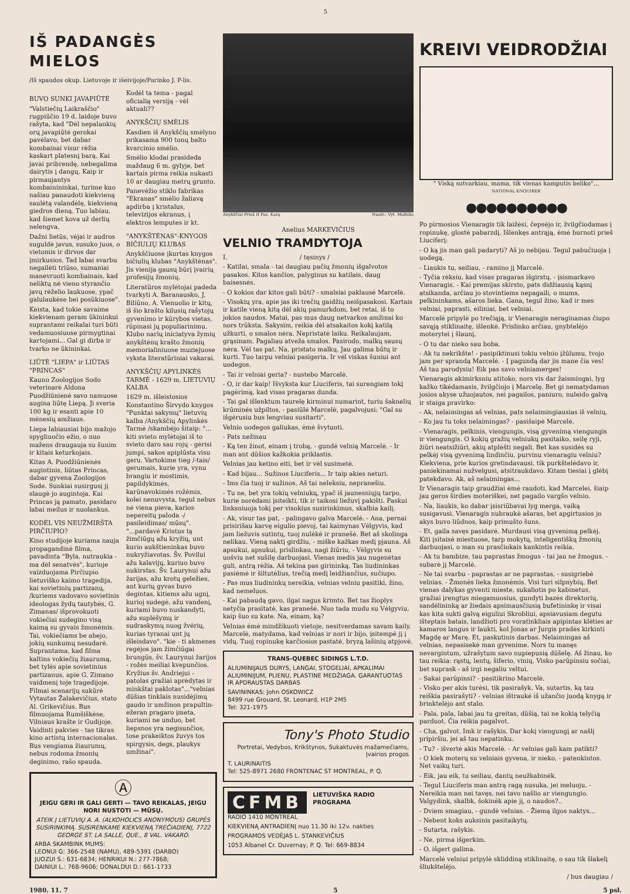5
IŠ PADANGĖS MIELOS
/Iš spaudos okup. Lietuvoje ir išeivijoje/Parinko J. P-lis.
BUVO SUNKI JAVAPIŪTĖ
"Valstiečių Laikraščio" rugpiūčio 19 d. laidoje buvo rašyta, kad "Dėl nepalankių orų javapiūtė gerokai pavėlavo, bet dabar kombainai visur rėžia kaskart platesnį barą. Kai javai pribrendę, nebegalima dairytis į dangų. Kaip ir pirmaujantys kombainininkai, turime kuo našiau panaudoti kiekvieną saulėtą valandėlę, kiekvieną giedros dieną. Tuo labiau, kad šiemet kova už derlių nelengva.
Dažni lietūs, vėjai ir audros suguldė javus, susuko juos, o vietomis ir dirvos dar įmirkusios. Tad labai svarbu negailėti triūso, sumaniai manevruoti kombainais, kad neliktų nė vieno styrančio javų rėželio laukuose, ypač galulaukėse bei posūkiuose".
Keista, kad tokie savaime kiekvienam geram ūkininkui suprantami reikalai turi būti vedamuosiuose pirmygtinai kartojami... Gal gi dirba ir tvarko ne ūkininkai.
LIŪTĖ "LIEPA" ir LIŪTAS "PRINCAS"
Kauno Zoologijos Sodo veterinarė Aldona Puodžiūnienė savo namuose augina liūtę Liepą. Ji sveria 100 kg ir esanti apie 10 mėnesių amžiaus.
Liepa labiausiai bijo mažojo spygliuočio ežio, o nuo mažens draugauja su šunim ir kitais keturkojais.
Kitas A. Puodžiūnienės augintinis, liūtas Princas, dabar gyvena Zoologijos Sode. Sunkiai susirgusį jį slaugė jo augintoja. Kai Princas ją pamato, pasidaro labai meilus ir nuolankus.
KODĖL VIS NEUŽMIRŠTA PIRČIUPIO?
Kino studijoje kuriama nauja propagandinė filma, pavadinta "Byla, nutraukia - ma dėl senatvės", kurioje vaizduojama Pirčiupio lietuviško kaimo tragedija, kai sovietinių partizanų, /kuriems vadovavo sovietinis ideologas žydų tautybės, G. Zimanas/ išprovokuoti vokiečiai sudegino visą kaimą su gyvais žmonėmis. Tai, vokiečiams be abejo, jokių sunkumų nesudarė. Suprantama, kad filma kaltins vokiečių žiaurumą, bet tylės apie sovietinius partizanus, apie G. Zimano vaidmenį toje tragedijoje. Filmai scenarijų sukūrė Vytautas Žalakevičius, stato Al. Grikevičius. Bus filmuojama Rumšiškėse, Vilniaus krašte ir Gudijoje. Vaidinti pakvies - tas tikras kino artistų internacionalas. Bus vengiama žiaurumų, nebus rodoma žmonių deginimo, rašo spauda.
Kodėl ta tema - pagal oficialią versiją - vėl aktuali??
ANYKŠČIŲ SMĖLIS
Kasdien iš Anykščių smėlyno prikasama 900 tonų balto kvarcinio smėlio.
Smėlio klodai prasideda maždaug 6 m. gylyje, bet kartais pirma reikia nukasti 10 ar daugiau metrų grunto.
Panevėžio stiklo fabrikas "Ekranas" smėlio žaliavą apdirba į kristalus, televizijos ekranus, į elektros lemputes ir kt.
"ANYKŠTĖNAS"-KNYGOS BIČIULIŲ KLUBAS
Anykščiuose įkurtas knygos bičiulių klubas "Anykštėnas". Jis vienija gausų būrį įvairių profesijų žmonių.
Literatūros mylėtojai padeda tvarkyti A. Baranausko, J. Biliūno, A. Vienuolio ir kitų, iš šio krašto kilusių rašytojų gyvenimo ir kūrybos vietas, rūpinasi jų populiarinimu. Klubo narių iniciatyva žymių anykštėnų krašto žmonių memorialiniuose muziejuose vyksta literatūriniai vakarai.
ANYKŠČIŲ APYLINKĖS TARMĖ - 1629 m. LIETUVIŲ KALBA
1629 m. išleistosios Konstantino Širvydo knygos "Punktai sakymų" lietuvių kalba /Anykščių Apylinkės Tarmė /skambėjo šitaip: "... kiti svieto mylėtojai iš to svieto daro sau rojų - gėrisi jumpi, sakos apiplūsta visu geru. Vartokime tieg /-tais/ gerumais, kurie yra, vynu brangiu ir mostimis, papildykimės, karūnavokimės rožėmis, kolei nenuvysta, tegul nebus nė viena pieva, karios nepereitų paloda -/ pasileidimas/ mūsų". "...pardavė Kristus tą žimčiūgų ažu kryžių, unt kurio aukštieninkas buvo nukryžiavotas. Šv. Povilui ažu kalavijų, kuriuo buvo nukirstas. Šv. Laurynui ažu žarijas, ažu krotų geležies, ant kurių gyvas buvo degintas, kitiems ažu ugnį, kurioj sudegė, ažu vandenį, kuriami buvo nuskandyti, ažu suplėšymų ir sudraskymų nuog žvėrių, kurias tyranai unt jų išleisdavo". "kie - ti akmenes regėjos jam žimčiūgai brungūs, šv. Laurynui žarijos - rožės meiliai kvepunčios. Kryžius šv. Andriejui - patolas gražiai aprėdytas ir minkštai paklotas"..."velnias dūšias tinklais nusidėjimų gaudo ir umžinon prapultin-ežeran pragaro įmeta, kuriami ne unduo, bet liepsnos yra negisunčios, tose prakeiktos žuvys tos spirgysis, degs, plaukys umžinai".
Ⓐ
JEIGU GERI IR GALI GERTI — TAVO REIKALAS, JEIGU NORI NUSTOTI — MŪSŲ.
ATEIK Į LIETUVIŲ A. A. (ALKOHOLICS ANONYMOUS) GRUPĖS SUSIRINKIMĄ. SUSIRENKAME KIEKVIENĄ TREČIADIENĮ, 7722 GEORGE ST. LA SALLE, QUE., 8 VAL. VAKARO.
ARBA SKAMBINK MUMS:
LEONUI G: 366-2548 (NAMU), 489-5391 (DARBO)
JUOZUI S.: 631-6834; HENRIKUI N.: 277-7868;
DAINIUI L.: 768-9606; DONALDUI D.: 661-1733
Anykščiai Prieš II Pas. Karą Nuotr.: Vyt. Maželio
Anelius MARKEVIČIUS
VELNIO TRAMDYTOJA
I. / tęsinys /
- Katilai, smala - tai daugiau pačių žmonių išgalvotos pasakos. Kitos kančios, palyginus su katilais, daug baisesnės.
- O kokios dar kitos gali būti? - smalsiai paklausė Marcelė.
- Visokių yra, apie jas iki trečių gaidžių neišpasakosi. Kartais ir katile vieną kitą dėl akių pamurkdom, bet retai, iš to jokios naudos. Matai, pas mus daug netvarkos amžinai ko nors trūksta. Sakysim, reikia dėl atsakaitos kokį katilą užkurti, o smalos nėra. Nepristatė laiku. Reikalaujam, grąsinam. Pagaliau atveža smalos. Pasirodo, malkų sausų nėra. Vėl tas pat. Na, pristato malkų. Jau galima būtų ir kurti. Tuo tarpu velniai pasigeria. Ir vėl viskas šuniui ant uodegos.
- Tai ir velniai geria? - nustebo Marcelė.
- O, ir dar kaip! Išvyksta kur Liuciferis, tai surengiam tokį pagėrimą, kad visas pragaras dunda.
- Tai gal išlenktum taurelę kirminui numarint, turiu šaknelių krūminės užpiltos, - pasiūlė Marcelė, pagalvojusi: "Gal su išgėrusiu bus lengviau susitarti".
Velnio uodegos galiukas, ėmė švytuoti.
- Pats nežinau
- Ką ten žinot, einam į trobą, - gundė velnią Marcelė. - Ir man ant dūšios kažkokia priklastis.
Velnias jau ketino eiti, bet ir vėl susimetė.
- Kad bijau... Sužinos Liuciferis... Ir taip akies neturi.
- Ims čia tuoj ir sužinos. Aš tai neleksiu, nepranešiu.
- Tu ne, bet yra tokių velniukų, ypač iš jaunesniųjų tarpo, kurie norėdami įsiteikti, tik ir taikosi liežuvį pakišti. Paskui linksniuoja tokį per visokius susirinkimus, skalbia kailį.
- Ak, visur tas pat, - palingavo galva Marcelė. - Ana, pernai prisirišau karvę eigulio pievoj, tai kaimynas Vėlgyvis, kad jam liežuvis sutintų, tuoj nulėkė ir pranešė. Bet aš skolinga nelikau. Vieną naktį girdžiu, - miške kažkas medį pjauna. Aš apsukui, apsukui, prislinkau, nagi žiūriu, - Vėlgyvis su uošviu net sušilę darbuojasi. Vienas medis jau nugenėtas guli, antrą rėžia. Aš tekina pas girininką. Tas liudininkas pasiėmė ir šiltutėlius, trečią medį leidžiančius, sučiupo.
- Pas mus liudininkų nereikia, velnias velniu pasitiki, žino, kad nemeluos.
- Kai pabaudą gavo, ilgai nagus krimto. Bet tas žioplys netyčia prasitatė, kas pranešė. Nuo tada mudu su Vėlgyviu, kaip šuo su kate. Na, einam, ką?
Velnias ėmė mindžikuoti vietoje, nesitverdamas savam kaily. Marcelė, matydama, kad velnias ir nori ir bijo, įsitempė jį į vidų. Tuoj ropinukę karčiosios pastatė, bryzą lašinių atpjovė.
TRANS-QUEBEC SIDINGS L.T.D.
ALIUMINIJAUS DURYS, LANGAI, STOGELIAI, APKALIMAI ALIUMINIJUM, PLIENU, PLASTINE MEDŽIAGA. GARANTUOTAS IR APDRAUSTAS DARBAS
SAVININKAS: John OSKOWICZ
8499 rue Grouard, St. Leonard, H1P 2M5
Tel: 321-1975
Tony's Photo Studio
Portretai, Vedybos, Krikštynos, Sukaktuvės mažamečiams, Įvairios progos
T. LAURINAITIS
Tel: 525-8971 2680 FRONTENAC ST MONTREAL, P. Q.
CFMB LIETUVIŠKA RADIO PROGRAMA
RADIO 1410 MONTREAL
KIEKVIENĄ ANTRADIENĮ nuo 11.30 iki 12v. nakties
PROGRAMOS VEDĖJAS L. STANKEVIČIUS
1053 Albanel Cr. Duvernay, P. Q. Tel: 669-8834
KREIVI VEIDRODŽIAI
" Viską sutvarkiau, mama, tik vienas kamputis beliko"...
NATIONAL ENQUIRER
●●●●●●●●●●
Po pirmosios Vienaragis tik laižėsi, čepsėjo ir, žvilgčiodamas į ropinukę, glostė pabarzdį. Išlenkęs antrąją, ėmė burnoti prieš Liuciferį:
- O ką jis man gali padaryti? Aš jo nebijau. Tegul pabučiuoja į uodegą.
- Liaukis tu, seiliau, - ramino jį Marcelė.
- Tyčia rėksiu, kad visas pragaras išgirstų. - įsismarkavo Vienaragis. - Kai premijas skirsto, pats didžiausią kąsnį atsikanda, arčiau jo stovintiems nepagaili, o mums, pelkininkams, ašaros lieka. Gana, tegul žino, kad ir mes velniai, paprasti, eiliniai, bet velniai.
Marcelė pripylė po trečiąją, ir Vienaragis neraginamas čiupo savąją stiklinaitę, išlenkė. Prislinko arčiau, gnybtelėjo moterytei į šlaunį.
- O tu dar nieko sau boba.
- Ak tu nekrikšte! - pasipiktinusi tokiu velnio įžūlumu, tvojo jam per sprandą Marcelė. - Į pagundą dar jis mane čia ves! Aš tau parodysiu! Eik pas savo velniamerges!
Vienaragis akimirksniu atitoko, nors vis dar žaismingai, lyg kažko tikėdamasis, žvilgčiojo į Marcelę. Bet gi nematydamas josios akyse užuojautos, nei pagailos, paniuro, nuleido galvą ir staiga pravirko:
- Ak, nelaimingas aš velnias, pats nelaimingiausias iš velnių.
- Ko jau tu toks nelaimingas? - pasišaipė Marcelė.
- Vienaragis, pelkinis, viengungis, visą gyvenimą viengungis ir viengungis. O kokių gražių velniukų pasitaiko, seilę ryji, žiūri neatsižiūri, akių atplėšti negali. Bet kas susidės su pelkėj visą gyvenimą lindinčiu, purvinu vienaragiu velniu? Kiekviena, prie kurios gretindavausi, tik purkštelėdavo ir, paniekinamai nužvelgusi, atsitraukdavo. Kitam tiesiai į glėbį patekdavo. Ak, aš nelaimingas...
Ir Vienaragis taip graudžiai ėmė raudoti, kad Marcelei, šiaip jau geros širdies moteriškei, net pagailo vargšo velnio.
- Na, liaukis, ko dabar įsisriūbavai lyg merga, vaiką susigavusi. Vienaragis nubraukė ašaras, bet apgirtusios jo akys buvo liūdnos, kaip primušto šuns.
- Et, gaila savęs pasidarė. Murdausi visą gyvenimą pelkėj. Kiti įsitaisė miestuose, tarp mokytų, inteligentiškų žmonių darbuojasi, o man su prasčiokais kankintis reikia.
- Ak tu bambize, tau paprastas žmogus - tai jau ne žmogus. - subarė jį Marcelė.
- Ne tai svarbu - paprastas ar ne paprastas, - susigriebė velnias. - Žmonės lieka žmonėmis. Visi turi silpnybių. Bet vienas dalykas gyventi mieste, sukaliotis po kabinetus, gražiai įrengtus miegamuosius, gundyti bazės direktorių, sandėlininką ar žiedais apsimausčiusią bufetininkę ir visai kas kita sukti galvą eiguliui Skrobliui, apsiavusiam degutu išteptais batais, landžioti pro voratinkliais apipintas klėties ar kamaros langus ir laukti, kol Jonas ar Jurgis pradės kirkinti Magdę ar Marę. Et, paskutinis darbas. Nelaimingas aš velnias, nepasisekė man gyvenime. Nors tu manęs nevargintum, užrašytum savo nupiepusią dūšelę. Aš žinau, ko tau reikia: rąstų, lentų, šiferio, vinių. Visko parūpinsiu sočiai, bet suprask - aš irgi negaliu veltui.
- Sakai parūpinsi? - pasitikrino Marcelė.
- Visko per akis turėsi, tik pasirašyk. Va, sutartis, ką tau reiškia pasirašyti? - velnias ištraukė iš užančio juodą knygą ir brinktelėjo ant stalo.
- Pala, pala, labai jau tu greitas, dūšią, tai ne kokią telyčią parduot. Čia reikia pagalvot.
- Cha, galvot. Imk ir rašykis. Dar kokį viengungį ar našlį pripiršiu, jei aš tau nepatinku.
- Tu? - išvertė akis Marcelė. - Ar velnias gali kam patikti?
- O kiek moterų su velniais gyvena, ir nieko, - patenkintos. Net vaikų turi.
- Eik, jau eik, tu seiliau, dantų neužkabinėk.
- Tegul Liuciferis man antrą ragą nusuka, jei meluoju. - Nereikia man nei tavęs, nei tavo našlio ar viengungio. Valgydink, skalbk, šokinėk apie jį, o naudos?..
- Dviem smagiau, - gundė velnias. - Žiemą ilgos naktys...
- Nebent koks auksinis pasitaikytų.
- Sutarta, rašykis.
- Ne, pirma išgerkim.
- O, išgert galima.
Marcelė velniui pripylė skliddiną stiklinaitę, o sau tik šlakelį šliukštelėjo.
/ bus daugiau /
1980. 11. 7 5 5 psl.